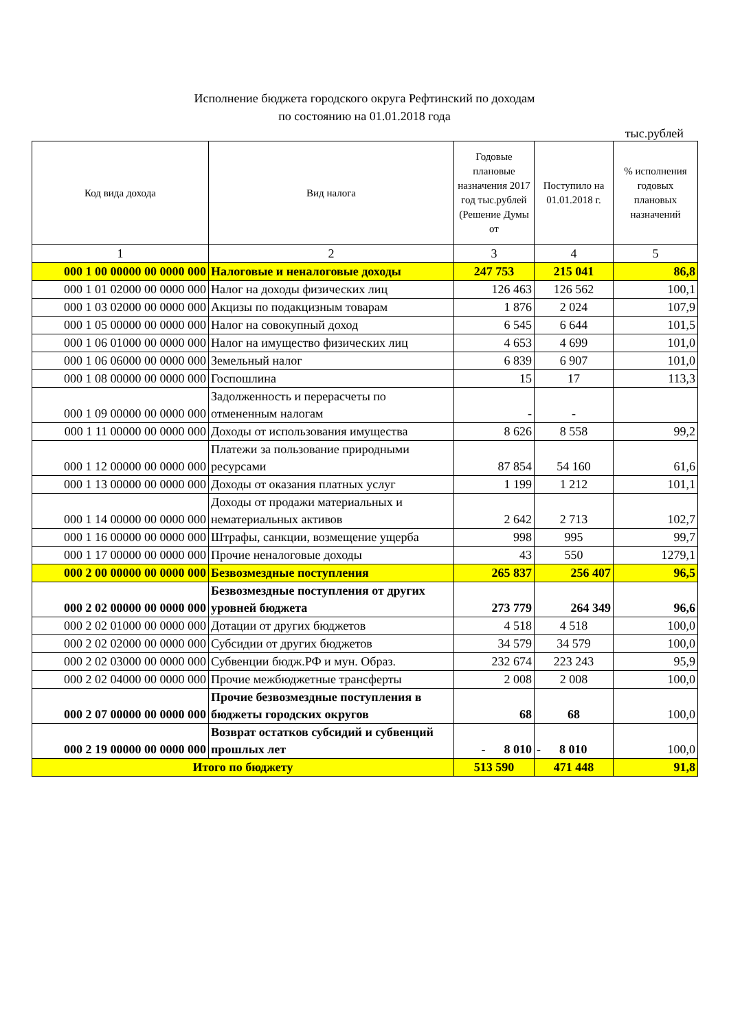Исполнение бюджета городского округа Рефтинский по доходам
по состоянию на 01.01.2018 года
тыс.рублей
| Код вида дохода | Вид налога | Годовые плановые назначения 2017 год тыс.рублей (Решение Думы от | Поступило на 01.01.2018 г. | % исполнения годовых плановых назначений |
| --- | --- | --- | --- | --- |
| 1 | 2 | 3 | 4 | 5 |
| 000 1 00 00000 00 0000 000 | Налоговые и неналоговые доходы | 247 753 | 215 041 | 86,8 |
| 000 1 01 02000 00 0000 000 | Налог на доходы физических лиц | 126 463 | 126 562 | 100,1 |
| 000 1 03 02000 00 0000 000 | Акцизы по подакцизным товарам | 1 876 | 2 024 | 107,9 |
| 000 1 05 00000 00 0000 000 | Налог на совокупный доход | 6 545 | 6 644 | 101,5 |
| 000 1 06 01000 00 0000 000 | Налог на имущество физических лиц | 4 653 | 4 699 | 101,0 |
| 000 1 06 06000 00 0000 000 | Земельный налог | 6 839 | 6 907 | 101,0 |
| 000 1 08 00000 00 0000 000 | Госпошлина | 15 | 17 | 113,3 |
| 000 1 09 00000 00 0000 000 | Задолженность и перерасчеты по отмененным налогам | - | - | |
| 000 1 11 00000 00 0000 000 | Доходы от использования имущества | 8 626 | 8 558 | 99,2 |
| 000 1 12 00000 00 0000 000 | Платежи за пользование природными ресурсами | 87 854 | 54 160 | 61,6 |
| 000 1 13 00000 00 0000 000 | Доходы от оказания платных услуг | 1 199 | 1 212 | 101,1 |
| 000 1 14 00000 00 0000 000 | Доходы от продажи материальных и нематериальных активов | 2 642 | 2 713 | 102,7 |
| 000 1 16 00000 00 0000 000 | Штрафы, санкции, возмещение ущерба | 998 | 995 | 99,7 |
| 000 1 17 00000 00 0000 000 | Прочие неналоговые доходы | 43 | 550 | 1279,1 |
| 000 2 00 00000 00 0000 000 | Безвозмездные поступления | 265 837 | 256 407 | 96,5 |
| 000 2 02 00000 00 0000 000 | Безвозмездные поступления от других уровней бюджета | 273 779 | 264 349 | 96,6 |
| 000 2 02 01000 00 0000 000 | Дотации от других бюджетов | 4 518 | 4 518 | 100,0 |
| 000 2 02 02000 00 0000 000 | Субсидии от других бюджетов | 34 579 | 34 579 | 100,0 |
| 000 2 02 03000 00 0000 000 | Субвенции бюдж.РФ и мун. Образ. | 232 674 | 223 243 | 95,9 |
| 000 2 02 04000 00 0000 000 | Прочие межбюджетные трансферты | 2 008 | 2 008 | 100,0 |
| 000 2 07 00000 00 0000 000 | Прочие безвозмездные поступления в бюджеты городских округов | 68 | 68 | 100,0 |
| 000 2 19 00000 00 0000 000 | Возврат остатков субсидий и субвенций прошлых лет | - 8 010 | - 8 010 | 100,0 |
| Итого по бюджету | | 513 590 | 471 448 | 91,8 |